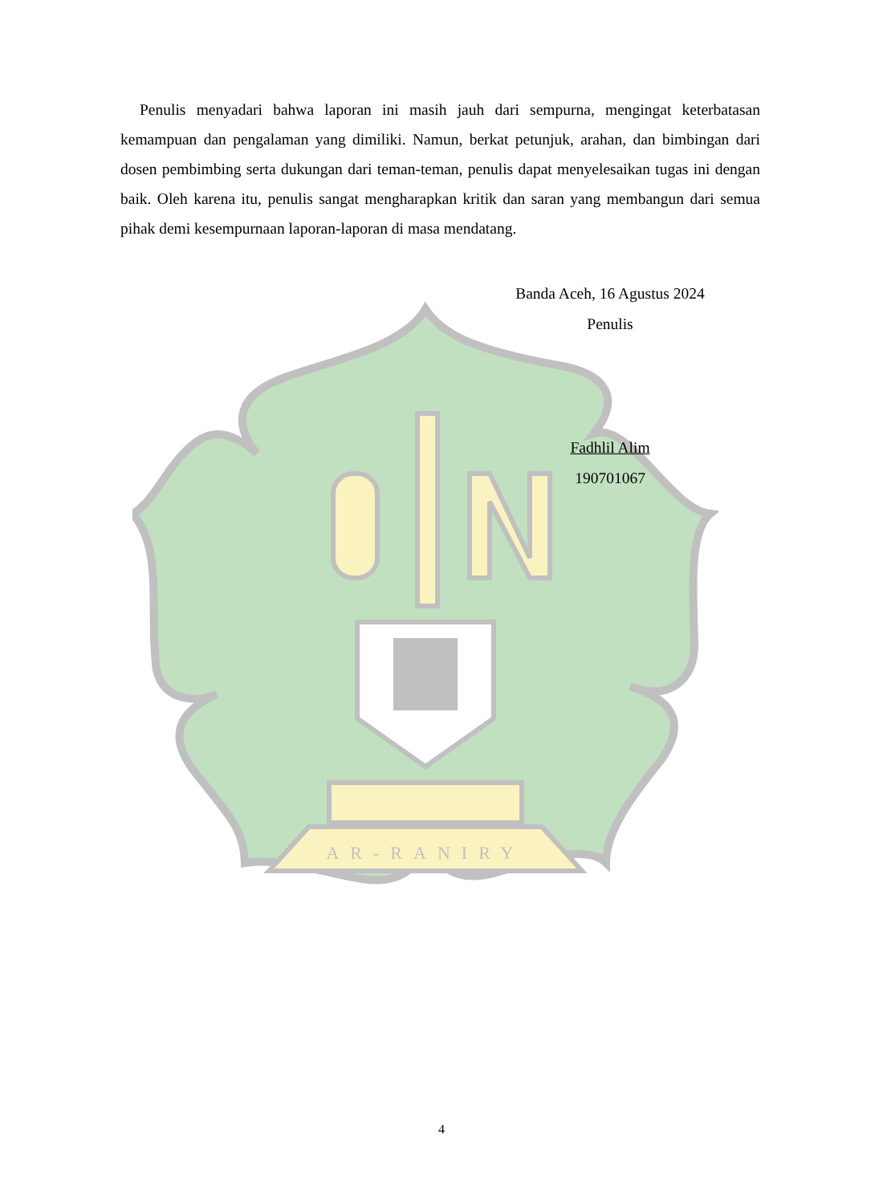AR-RANIRY
Penulis menyadari bahwa laporan ini masih jauh dari sempurna, mengingat keterbatasan kemampuan dan pengalaman yang dimiliki. Namun, berkat petunjuk, arahan, dan bimbingan dari dosen pembimbing serta dukungan dari teman-teman, penulis dapat menyelesaikan tugas ini dengan baik. Oleh karena itu, penulis sangat mengharapkan kritik dan saran yang membangun dari semua pihak demi kesempurnaan laporan-laporan di masa mendatang.
Banda Aceh, 16 Agustus 2024
Penulis
Fadhlil Alim
190701067
4